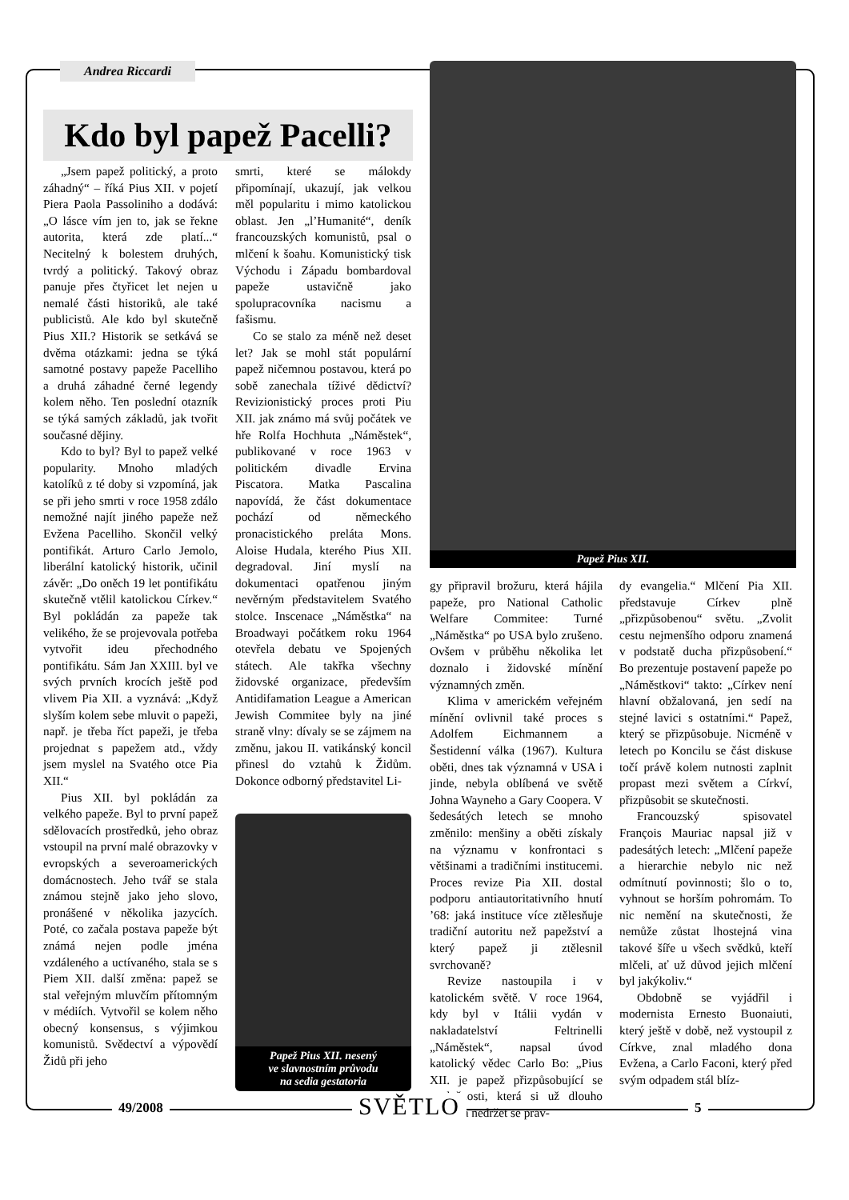Andrea Riccardi
Kdo byl papež Pacelli?
Papež Pius XII.
„Jsem papež politický, a proto záhadný“ – říká Pius XII. v pojetí Piera Paola Passoliniho a dodává: „O lásce vím jen to, jak se řekne autorita, která zde platí...“ Necitelný k bolestem druhých, tvrdý a politický. Takový obraz panuje přes čtyřicet let nejen u nemalé části historiků, ale také publicistů. Ale kdo byl skutečně Pius XII.? Historik se setkává se dvěma otázkami: jedna se týká samotné postavy papeže Pacelliho a druhá záhadné černé legendy kolem něho. Ten poslední otazník se týká samých základů, jak tvořit současné dějiny.
Kdo to byl? Byl to papež velké popularity. Mnoho mladých katolíků z té doby si vzpomíná, jak se při jeho smrti v roce 1958 zdálo nemožné najít jiného papeže než Evžena Pacelliho. Skončil velký pontifikát. Arturo Carlo Jemolo, liberální katolický historik, učinil závěr: „Do oněch 19 let pontifikátu skutečně vtělil katolickou Církev.“ Byl pokládán za papeže tak velikého, že se projevovala potřeba vytvořit ideu přechodného pontifikátu. Sám Jan XXIII. byl ve svých prvních krocích ještě pod vlivem Pia XII. a vyznává: „Když slyším kolem sebe mluvit o papeži, např. je třeba říct papeži, je třeba projednat s papežem atd., vždy jsem myslel na Svatého otce Pia XII.“
Pius XII. byl pokládán za velkého papeže. Byl to první papež sdělovacích prostředků, jeho obraz vstoupil na první malé obrazovky v evropských a severoamerických domácnostech. Jeho tvář se stala známou stejně jako jeho slovo, pronášené v několika jazycích. Poté, co začala postava papeže být známá nejen podle jména vzdáleného a uctívaného, stala se s Piem XII. další změna: papež se stal veřejným mluvčím přítomným v médiích. Vytvořil se kolem něho obecný konsensus, s výjimkou komunistů. Svědectví a výpovědí Židů při jeho
smrti, které se málokdy připomínají, ukazují, jak velkou měl popularitu i mimo katolickou oblast. Jen „l’Humanité“, deník francouzských komunistů, psal o mlčení k šoahu. Komunistický tisk Východu i Západu bombardoval papeže ustavičně jako spolupracovníka nacismu a fašismu.
Co se stalo za méně než deset let? Jak se mohl stát populární papež ničemnou postavou, která po sobě zanechala tíživé dědictví? Revizionistický proces proti Piu XII. jak známo má svůj počátek ve hře Rolfa Hochhuta „Náměstek“, publikované v roce 1963 v politickém divadle Ervina Piscatora. Matka Pascalina napovídá, že část dokumentace pochází od německého pronacistického preláta Mons. Aloise Hudala, kterého Pius XII. degradoval. Jiní myslí na dokumentaci opatřenou jiným nevěrným představitelem Svatého stolce. Inscenace „Náměstka“ na Broadwayi počátkem roku 1964 otevřela debatu ve Spojených státech. Ale takřka všechny židovské organizace, především Antidifamation League a American Jewish Commitee byly na jiné straně vlny: dívaly se se zájmem na změnu, jakou II. vatikánský koncil přinesl do vztahů k Židům. Dokonce odborný představitel Li-
Papež Pius XII. nesený
ve slavnostním průvodu
na sedia gestatoria
gy připravil brožuru, která hájila papeže, pro National Catholic Welfare Commitee: Turné „Náměstka“ po USA bylo zrušeno. Ovšem v průběhu několika let doznalo i židovské mínění významných změn.
Klima v americkém veřejném mínění ovlivnil také proces s Adolfem Eichmannem a Šestidenní válka (1967). Kultura oběti, dnes tak významná v USA i jinde, nebyla oblíbená ve světě Johna Wayneho a Gary Coopera. V šedesátých letech se mnoho změnilo: menšiny a oběti získaly na významu v konfrontaci s většinami a tradičními institucemi. Proces revize Pia XII. dostal podporu antiautoritativního hnutí ’68: jaká instituce více ztělesňuje tradiční autoritu než papežství a který papež ji ztělesnil svrchovaně?
Revize nastoupila i v katolickém světě. V roce 1964, kdy byl v Itálii vydán v nakladatelství Feltrinelli „Náměstek“, napsal úvod katolický vědec Carlo Bo: „Pius XII. je papež přizpůsobující se společnosti, která si už dlouho navykla nedržet se prav-
dy evangelia.“ Mlčení Pia XII. představuje Církev plně „přizpůsobenou“ světu. „Zvolit cestu nejmenšího odporu znamená v podstatě ducha přizpůsobení.“ Bo prezentuje postavení papeže po „Náměstkovi“ takto: „Církev není hlavní obžalovaná, jen sedí na stejné lavici s ostatními.“ Papež, který se přizpůsobuje. Nicméně v letech po Koncilu se část diskuse točí právě kolem nutnosti zaplnit propast mezi světem a Církví, přizpůsobit se skutečnosti.
Francouzský spisovatel François Mauriac napsal již v padesátých letech: „Mlčení papeže a hierarchie nebylo nic než odmítnutí povinnosti; šlo o to, vyhnout se horším pohromám. To nic nemění na skutečnosti, že nemůže zůstat lhostejná vina takové šíře u všech svědků, kteří mlčeli, ať už důvod jejich mlčení byl jakýkoliv.“
Obdobně se vyjádřil i modernista Ernesto Buonaiuti, který ještě v době, než vystoupil z Církve, znal mladého dona Evžena, a Carlo Faconi, který před svým odpadem stál blíz-
49/2008 SVĚTLO 5